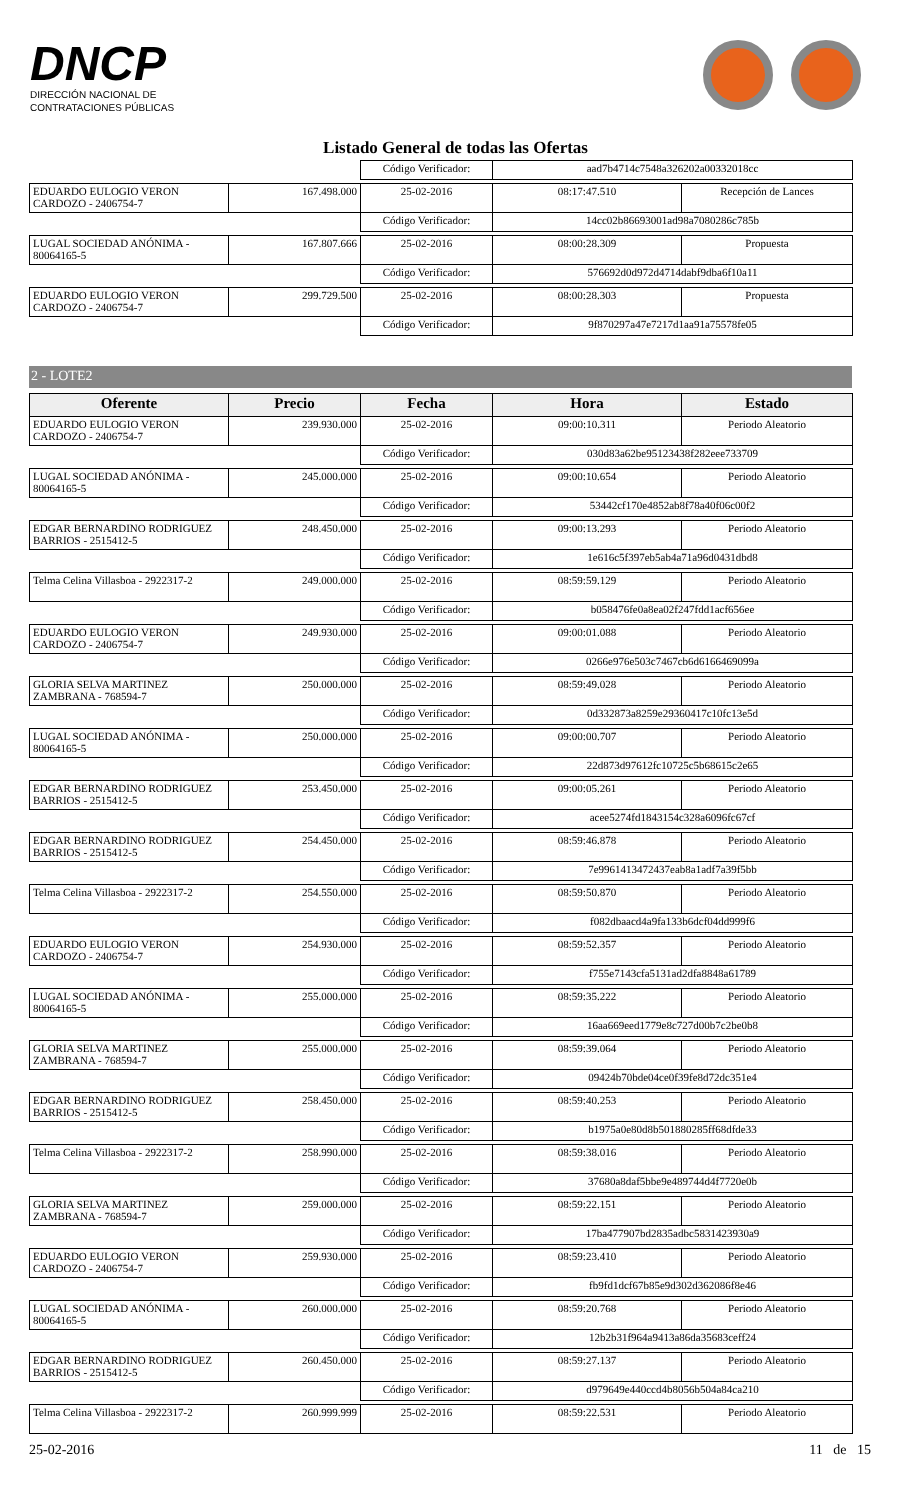DNCP
DIRECCIÓN NACIONAL DE
CONTRATACIONES PÚBLICAS
Listado General de todas las Ofertas
| | | Código Verificador: | aad7b4714c7548a326202a00332018cc | |
| EDUARDO EULOGIO VERON CARDOZO - 2406754-7 | 167.498.000 | 25-02-2016 | 08:17:47.510 | Recepción de Lances |
| | | Código Verificador: | 14cc02b86693001ad98a7080286c785b | |
| LUGAL SOCIEDAD ANÓNIMA - 80064165-5 | 167.807.666 | 25-02-2016 | 08:00:28.309 | Propuesta |
| | | Código Verificador: | 576692d0d972d4714dabf9dba6f10a11 | |
| EDUARDO EULOGIO VERON CARDOZO - 2406754-7 | 299.729.500 | 25-02-2016 | 08:00:28.303 | Propuesta |
| | | Código Verificador: | 9f870297a47e7217d1aa91a75578fe05 | |
2 - LOTE2
| Oferente | Precio | Fecha | Hora | Estado |
| --- | --- | --- | --- | --- |
| EDUARDO EULOGIO VERON CARDOZO - 2406754-7 | 239.930.000 | 25-02-2016 | 09:00:10.311 | Periodo Aleatorio |
| | | Código Verificador: | 030d83a62be95123438f282eee733709 | |
| LUGAL SOCIEDAD ANÓNIMA - 80064165-5 | 245.000.000 | 25-02-2016 | 09:00:10.654 | Periodo Aleatorio |
| | | Código Verificador: | 53442cf170e4852ab8f78a40f06c00f2 | |
| EDGAR BERNARDINO RODRIGUEZ BARRIOS - 2515412-5 | 248.450.000 | 25-02-2016 | 09:00:13.293 | Periodo Aleatorio |
| | | Código Verificador: | 1e616c5f397eb5ab4a71a96d0431dbd8 | |
| Telma Celina Villasboa - 2922317-2 | 249.000.000 | 25-02-2016 | 08:59:59.129 | Periodo Aleatorio |
| | | Código Verificador: | b058476fe0a8ea02f247fdd1acf656ee | |
| EDUARDO EULOGIO VERON CARDOZO - 2406754-7 | 249.930.000 | 25-02-2016 | 09:00:01.088 | Periodo Aleatorio |
| | | Código Verificador: | 0266e976e503c7467cb6d6166469099a | |
| GLORIA SELVA MARTINEZ ZAMBRANA - 768594-7 | 250.000.000 | 25-02-2016 | 08:59:49.028 | Periodo Aleatorio |
| | | Código Verificador: | 0d332873a8259e29360417c10fc13e5d | |
| LUGAL SOCIEDAD ANÓNIMA - 80064165-5 | 250.000.000 | 25-02-2016 | 09:00:00.707 | Periodo Aleatorio |
| | | Código Verificador: | 22d873d97612fc10725c5b68615c2e65 | |
| EDGAR BERNARDINO RODRIGUEZ BARRIOS - 2515412-5 | 253.450.000 | 25-02-2016 | 09:00:05.261 | Periodo Aleatorio |
| | | Código Verificador: | acee5274fd1843154c328a6096fc67cf | |
| EDGAR BERNARDINO RODRIGUEZ BARRIOS - 2515412-5 | 254.450.000 | 25-02-2016 | 08:59:46.878 | Periodo Aleatorio |
| | | Código Verificador: | 7e9961413472437eab8a1adf7a39f5bb | |
| Telma Celina Villasboa - 2922317-2 | 254.550.000 | 25-02-2016 | 08:59:50.870 | Periodo Aleatorio |
| | | Código Verificador: | f082dbaacd4a9fa133b6dcf04dd999f6 | |
| EDUARDO EULOGIO VERON CARDOZO - 2406754-7 | 254.930.000 | 25-02-2016 | 08:59:52.357 | Periodo Aleatorio |
| | | Código Verificador: | f755e7143cfa5131ad2dfa8848a61789 | |
| LUGAL SOCIEDAD ANÓNIMA - 80064165-5 | 255.000.000 | 25-02-2016 | 08:59:35.222 | Periodo Aleatorio |
| | | Código Verificador: | 16aa669eed1779e8c727d00b7c2be0b8 | |
| GLORIA SELVA MARTINEZ ZAMBRANA - 768594-7 | 255.000.000 | 25-02-2016 | 08:59:39.064 | Periodo Aleatorio |
| | | Código Verificador: | 09424b70bde04ce0f39fe8d72dc351e4 | |
| EDGAR BERNARDINO RODRIGUEZ BARRIOS - 2515412-5 | 258.450.000 | 25-02-2016 | 08:59:40.253 | Periodo Aleatorio |
| | | Código Verificador: | b1975a0e80d8b501880285ff68dfde33 | |
| Telma Celina Villasboa - 2922317-2 | 258.990.000 | 25-02-2016 | 08:59:38.016 | Periodo Aleatorio |
| | | Código Verificador: | 37680a8daf5bbe9e489744d4f7720e0b | |
| GLORIA SELVA MARTINEZ ZAMBRANA - 768594-7 | 259.000.000 | 25-02-2016 | 08:59:22.151 | Periodo Aleatorio |
| | | Código Verificador: | 17ba477907bd2835adbc5831423930a9 | |
| EDUARDO EULOGIO VERON CARDOZO - 2406754-7 | 259.930.000 | 25-02-2016 | 08:59:23.410 | Periodo Aleatorio |
| | | Código Verificador: | fb9fd1dcf67b85e9d302d362086f8e46 | |
| LUGAL SOCIEDAD ANÓNIMA - 80064165-5 | 260.000.000 | 25-02-2016 | 08:59:20.768 | Periodo Aleatorio |
| | | Código Verificador: | 12b2b31f964a9413a86da35683ceff24 | |
| EDGAR BERNARDINO RODRIGUEZ BARRIOS - 2515412-5 | 260.450.000 | 25-02-2016 | 08:59:27.137 | Periodo Aleatorio |
| | | Código Verificador: | d979649e440ccd4b8056b504a84ca210 | |
| Telma Celina Villasboa - 2922317-2 | 260.999.999 | 25-02-2016 | 08:59:22.531 | Periodo Aleatorio |
25-02-2016 11 de 15